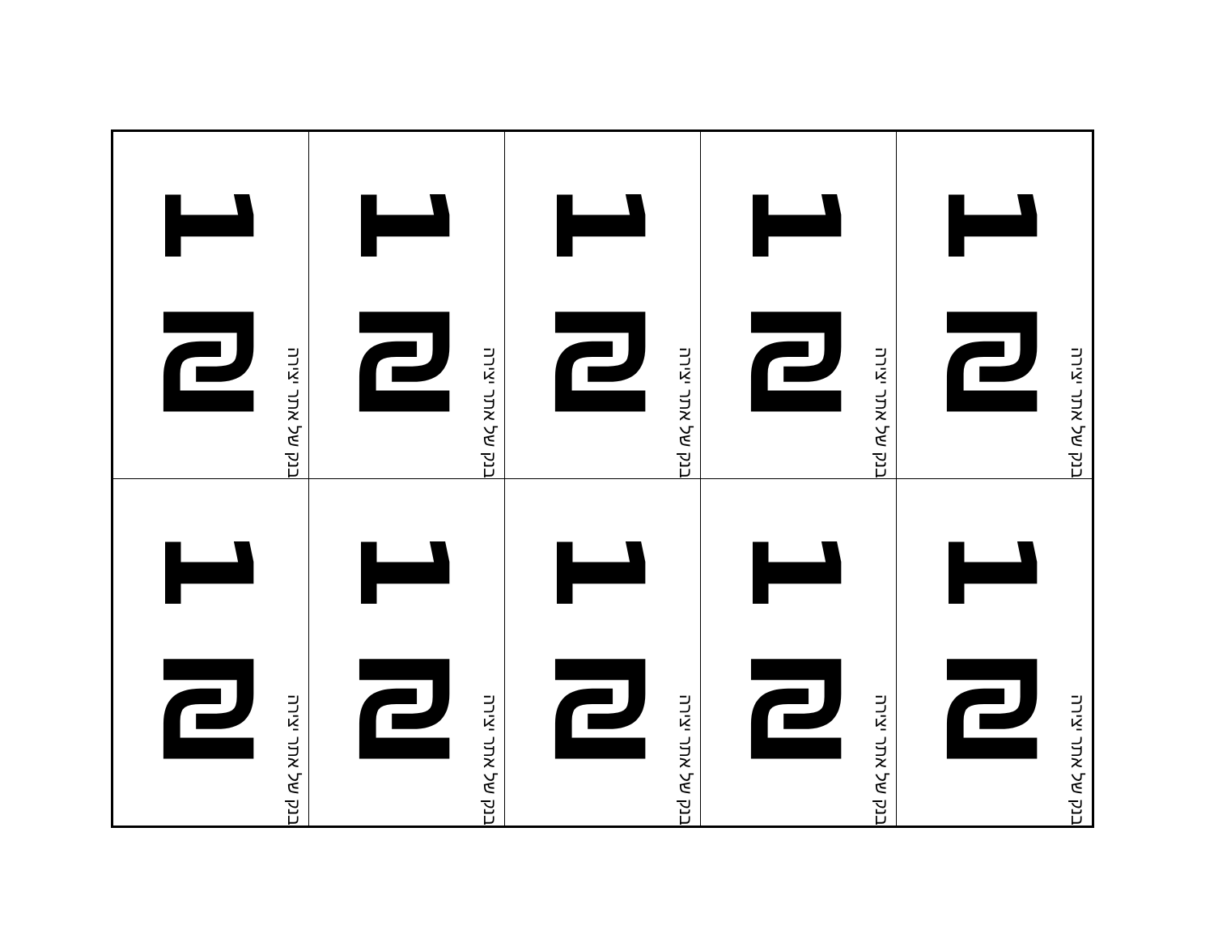| 1 ₪ בנק של אתר יצירה | 1 ₪ בנק של אתר יצירה | 1 ₪ בנק של אתר יצירה | 1 ₪ בנק של אתר יצירה | 1 ₪ בנק של אתר יצירה |
| 1 ₪ בנק של אתר יצירה | 1 ₪ בנק של אתר יצירה | 1 ₪ בנק של אתר יצירה | 1 ₪ בנק של אתר יצירה | 1 ₪ בנק של אתר יצירה |